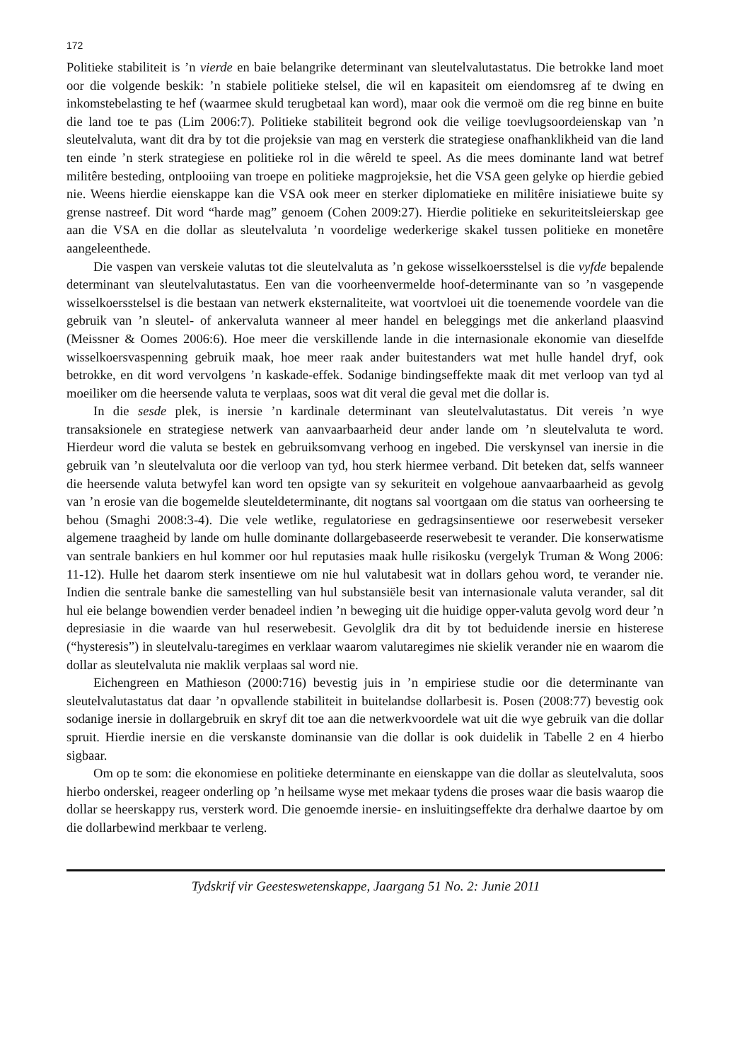172
Politieke stabiliteit is ’n vierde en baie belangrike determinant van sleutelvalutastatus. Die betrokke land moet oor die volgende beskik: ’n stabiele politieke stelsel, die wil en kapasiteit om eiendomsreg af te dwing en inkomstebelasting te hef (waarmee skuld terugbetaal kan word), maar ook die vermoë om die reg binne en buite die land toe te pas (Lim 2006:7). Politieke stabiliteit begrond ook die veilige toevlugsoordeienskap van ’n sleutelvaluta, want dit dra by tot die projeksie van mag en versterk die strategiese onafhanklikheid van die land ten einde ’n sterk strategiese en politieke rol in die wêreld te speel. As die mees dominante land wat betref militêre besteding, ontplooiing van troepe en politieke magprojeksie, het die VSA geen gelyke op hierdie gebied nie. Weens hierdie eienskappe kan die VSA ook meer en sterker diplomatieke en militêre inisiatiewe buite sy grense nastreef. Dit word “harde mag” genoem (Cohen 2009:27). Hierdie politieke en sekuriteitsleierskap gee aan die VSA en die dollar as sleutelvaluta ’n voordelige wederkerige skakel tussen politieke en monetêre aangeleenthede.
Die vaspen van verskeie valutas tot die sleutelvaluta as ’n gekose wisselkoersstelsel is die vyfde bepalende determinant van sleutelvalutastatus. Een van die voorheenvermelde hoof-determinante van so ’n vasgepende wisselkoersstelsel is die bestaan van netwerk eksternaliteite, wat voortvloei uit die toenemende voordele van die gebruik van ’n sleutel- of ankervaluta wanneer al meer handel en beleggings met die ankerland plaasvind (Meissner & Oomes 2006:6). Hoe meer die verskillende lande in die internasionale ekonomie van dieselfde wisselkoersvaspenning gebruik maak, hoe meer raak ander buitestanders wat met hulle handel dryf, ook betrokke, en dit word vervolgens ’n kaskade-effek. Sodanige bindingseffekte maak dit met verloop van tyd al moeiliker om die heersende valuta te verplaas, soos wat dit veral die geval met die dollar is.
In die sesde plek, is inersie ’n kardinale determinant van sleutelvalutastatus. Dit vereis ’n wye transaksionele en strategiese netwerk van aanvaarbaarheid deur ander lande om ’n sleutelvaluta te word. Hierdeur word die valuta se bestek en gebruiksomvang verhoog en ingebed. Die verskynsel van inersie in die gebruik van ’n sleutelvaluta oor die verloop van tyd, hou sterk hiermee verband. Dit beteken dat, selfs wanneer die heersende valuta betwyfel kan word ten opsigte van sy sekuriteit en volgehoue aanvaarbaarheid as gevolg van ’n erosie van die bogemelde sleuteldeterminante, dit nogtans sal voortgaan om die status van oorheersing te behou (Smaghi 2008:3-4). Die vele wetlike, regulatoriese en gedragsinsentiewe oor reserwebesit verseker algemene traagheid by lande om hulle dominante dollargebaseerde reserwebesit te verander. Die konserwatisme van sentrale bankiers en hul kommer oor hul reputasies maak hulle risikosku (vergelyk Truman & Wong 2006: 11-12). Hulle het daarom sterk insentiewe om nie hul valutabesit wat in dollars gehou word, te verander nie. Indien die sentrale banke die samestelling van hul substansiële besit van internasionale valuta verander, sal dit hul eie belange bowendien verder benadeel indien ’n beweging uit die huidige opper-valuta gevolg word deur ’n depresiasie in die waarde van hul reserwebesit. Gevolglik dra dit by tot beduidende inersie en histerese (“hysteresis”) in sleutelvalu-taregimes en verklaar waarom valutaregimes nie skielik verander nie en waarom die dollar as sleutelvaluta nie maklik verplaas sal word nie.
Eichengreen en Mathieson (2000:716) bevestig juis in ’n empiriese studie oor die determinante van sleutelvalutastatus dat daar ’n opvallende stabiliteit in buitelandse dollarbesit is. Posen (2008:77) bevestig ook sodanige inersie in dollargebruik en skryf dit toe aan die netwerkvoordele wat uit die wye gebruik van die dollar spruit. Hierdie inersie en die verskanste dominansie van die dollar is ook duidelik in Tabelle 2 en 4 hierbo sigbaar.
Om op te som: die ekonomiese en politieke determinante en eienskappe van die dollar as sleutelvaluta, soos hierbo onderskei, reageer onderling op ’n heilsame wyse met mekaar tydens die proses waar die basis waarop die dollar se heerskappy rus, versterk word. Die genoemde inersie- en insluitingseffekte dra derhalwe daartoe by om die dollarbewind merkbaar te verleng.
Tydskrif vir Geesteswetenskappe, Jaargang 51 No. 2: Junie 2011